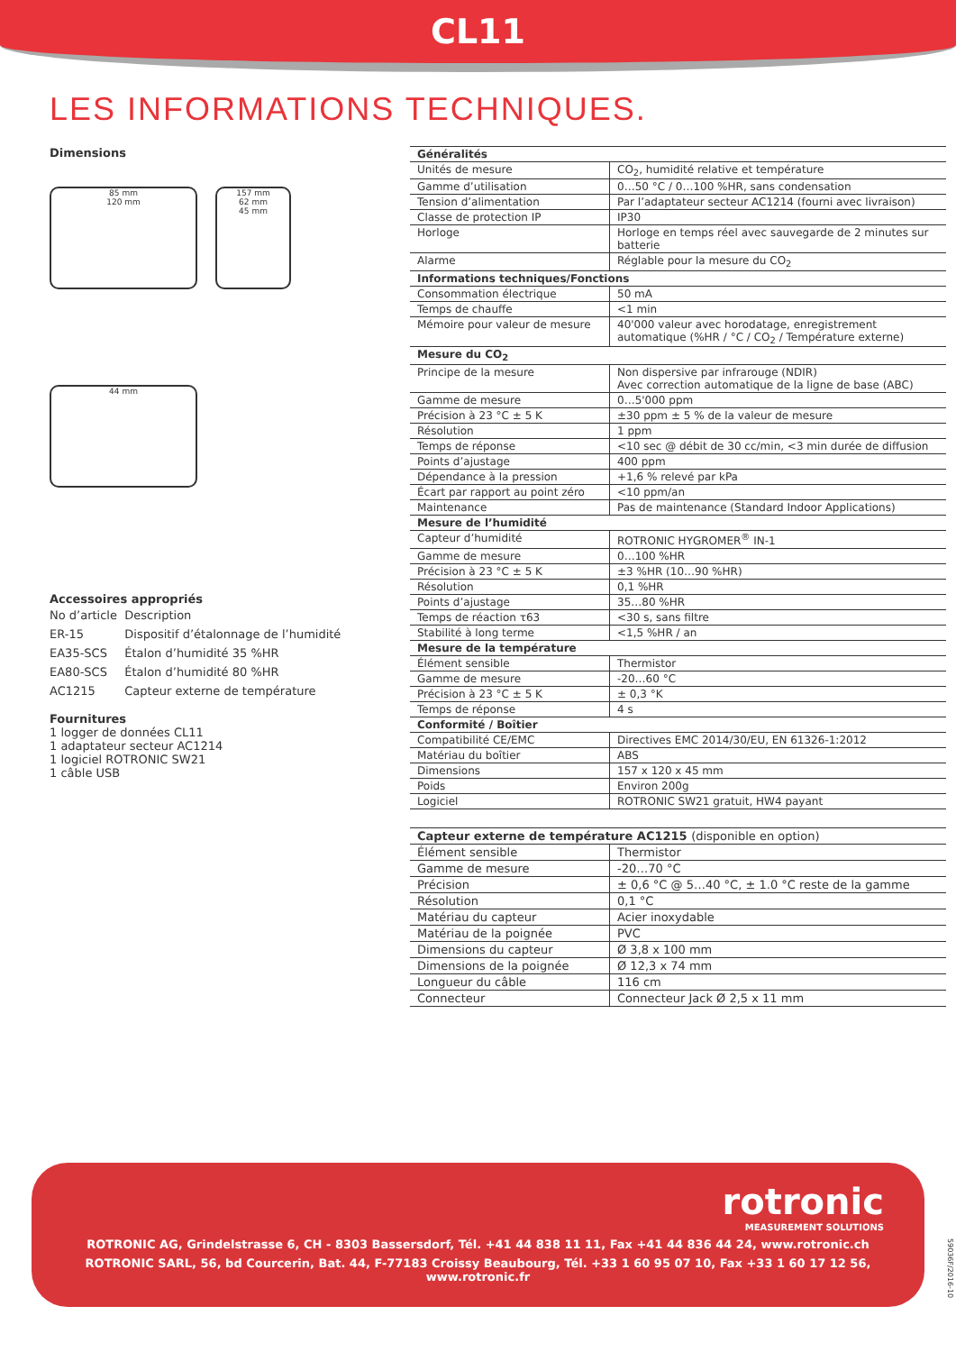CL11
LES INFORMATIONS TECHNIQUES.
Dimensions
85 mm
120 mm
157 mm
62 mm
45 mm
44 mm
Accessoires appropriés
| No d’article | Description |
| ER-15 | Dispositif d’étalonnage de l’humidité |
| EA35-SCS | Étalon d’humidité 35 %HR |
| EA80-SCS | Étalon d’humidité 80 %HR |
| AC1215 | Capteur externe de température |
Fournitures
1 logger de données CL11
1 adaptateur secteur AC1214
1 logiciel ROTRONIC SW21
1 câble USB
| Généralités | |
| --- | --- |
| Unités de mesure | CO<sub>2</sub>, humidité relative et température |
| Gamme d’utilisation | 0…50 °C / 0…100 %HR, sans condensation |
| Tension d’alimentation | Par l’adaptateur secteur AC1214 (fourni avec livraison) |
| Classe de protection IP | IP30 |
| Horloge | Horloge en temps réel avec sauvegarde de 2 minutes sur batterie |
| Alarme | Réglable pour la mesure du CO<sub>2</sub> |
| Informations techniques/Fonctions | |
| Consommation électrique | 50 mA |
| Temps de chauffe | <1 min |
| Mémoire pour valeur de mesure | 40'000 valeur avec horodatage, enregistrement automatique (%HR / °C / CO<sub>2</sub> / Température externe) |
| Mesure du CO<sub>2</sub> | |
| Principe de la mesure | Non dispersive par infrarouge (NDIR) Avec correction automatique de la ligne de base (ABC) |
| Gamme de mesure | 0…5'000 ppm |
| Précision à 23 °C ± 5 K | ±30 ppm ± 5 % de la valeur de mesure |
| Résolution | 1 ppm |
| Temps de réponse | <10 sec @ débit de 30 cc/min, <3 min durée de diffusion |
| Points d’ajustage | 400 ppm |
| Dépendance à la pression | +1,6 % relevé par kPa |
| Écart par rapport au point zéro | <10 ppm/an |
| Maintenance | Pas de maintenance (Standard Indoor Applications) |
| Mesure de l’humidité | |
| Capteur d’humidité | ROTRONIC HYGROMER<sup>®</sup> IN-1 |
| Gamme de mesure | 0…100 %HR |
| Précision à 23 °C ± 5 K | ±3 %HR (10…90 %HR) |
| Résolution | 0,1 %HR |
| Points d’ajustage | 35…80 %HR |
| Temps de réaction τ63 | <30 s, sans filtre |
| Stabilité à long terme | <1,5 %HR / an |
| Mesure de la température | |
| Élément sensible | Thermistor |
| Gamme de mesure | -20…60 °C |
| Précision à 23 °C ± 5 K | ± 0,3 °K |
| Temps de réponse | 4 s |
| Conformité / Boîtier | |
| Compatibilité CE/EMC | Directives EMC 2014/30/EU, EN 61326-1:2012 |
| Matériau du boîtier | ABS |
| Dimensions | 157 x 120 x 45 mm |
| Poids | Environ 200g |
| Logiciel | ROTRONIC SW21 gratuit, HW4 payant |
| Capteur externe de température AC1215 (disponible en option) | |
| --- | --- |
| Élément sensible | Thermistor |
| Gamme de mesure | -20…70 °C |
| Précision | ± 0,6 °C @ 5…40 °C, ± 1.0 °C reste de la gamme |
| Résolution | 0,1 °C |
| Matériau du capteur | Acier inoxydable |
| Matériau de la poignée | PVC |
| Dimensions du capteur | Ø 3,8 x 100 mm |
| Dimensions de la poignée | Ø 12,3 x 74 mm |
| Longueur du câble | 116 cm |
| Connecteur | Connecteur Jack Ø 2,5 x 11 mm |
rotronic
MEASUREMENT SOLUTIONS
ROTRONIC AG, Grindelstrasse 6, CH - 8303 Bassersdorf, Tél. +41 44 838 11 11, Fax +41 44 836 44 24, www.rotronic.ch
ROTRONIC SARL, 56, bd Courcerin, Bat. 44, F-77183 Croissy Beaubourg, Tél. +33 1 60 95 07 10, Fax +33 1 60 17 12 56, www.rotronic.fr
59036F/2016-10